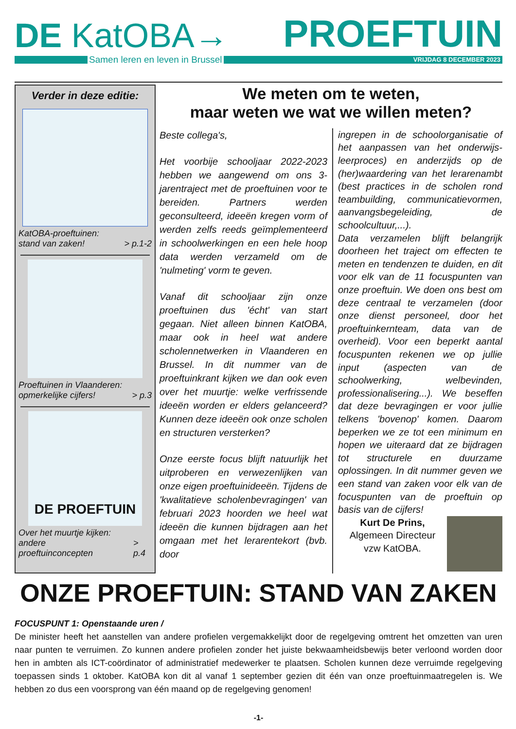DE KatOBA→
PROEFTUIN
Samen leren en leven in Brussel
VRIJDAG 8 DECEMBER 2023
Verder in deze editie:
KatOBA-proeftuinen:
stand van zaken!
> p.1-2
Proeftuinen in Vlaanderen:
opmerkelijke cijfers!
> p.3
DE PROEFTUIN
Over het muurtje kijken: andere
proeftuinconcepten
> p.4
We meten om te weten,
maar weten we wat we willen meten?
Beste collega's,
Het voorbije schooljaar 2022-2023 hebben we aangewend om ons 3-jarentraject met de proeftuinen voor te bereiden. Partners werden geconsulteerd, ideeën kregen vorm of werden zelfs reeds geïmplementeerd in schoolwerkingen en een hele hoop data werden verzameld om de 'nulmeting' vorm te geven.
Vanaf dit schooljaar zijn onze proeftuinen dus 'écht' van start gegaan. Niet alleen binnen KatOBA, maar ook in heel wat andere scholennetwerken in Vlaanderen en Brussel. In dit nummer van de proeftuinkrant kijken we dan ook even over het muurtje: welke verfrissende ideeën worden er elders gelanceerd? Kunnen deze ideeën ook onze scholen en structuren versterken?
Onze eerste focus blijft natuurlijk het uitproberen en verwezenlijken van onze eigen proeftuinideeën. Tijdens de 'kwalitatieve scholenbevragingen' van februari 2023 hoorden we heel wat ideeën die kunnen bijdragen aan het omgaan met het lerarentekort (bvb. door
ingrepen in de schoolorganisatie of het aanpassen van het onderwijs-leerproces) en anderzijds op de (her)waardering van het lerarenambt (best practices in de scholen rond teambuilding, communicatievormen, aanvangsbegeleiding, de schoolcultuur,...).
Data verzamelen blijft belangrijk doorheen het traject om effecten te meten en tendenzen te duiden, en dit voor elk van de 11 focuspunten van onze proeftuin. We doen ons best om deze centraal te verzamelen (door onze dienst personeel, door het proeftuinkernteam, data van de overheid). Voor een beperkt aantal focuspunten rekenen we op jullie input (aspecten van de schoolwerking, welbevinden, professionalisering...). We beseffen dat deze bevragingen er voor jullie telkens 'bovenop' komen. Daarom beperken we ze tot een minimum en hopen we uiteraard dat ze bijdragen tot structurele en duurzame oplossingen. In dit nummer geven we een stand van zaken voor elk van de focuspunten van de proeftuin op basis van de cijfers!
Kurt De Prins,
Algemeen Directeur
vzw KatOBA.
ONZE PROEFTUIN: STAND VAN ZAKEN
FOCUSPUNT 1: Openstaande uren /
De minister heeft het aanstellen van andere profielen vergemakkelijkt door de regelgeving omtrent het omzetten van uren naar punten te verruimen. Zo kunnen andere profielen zonder het juiste bekwaamheidsbewijs beter verloond worden door hen in ambten als ICT-coördinator of administratief medewerker te plaatsen. Scholen kunnen deze verruimde regelgeving toepassen sinds 1 oktober. KatOBA kon dit al vanaf 1 september gezien dit één van onze proeftuinmaatregelen is. We hebben zo dus een voorsprong van één maand op de regelgeving genomen!
-1-